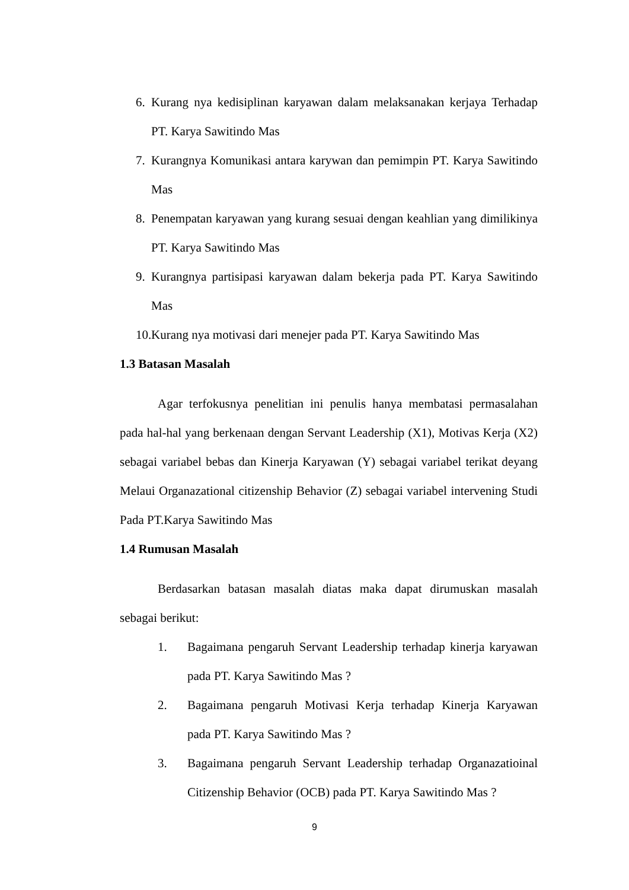6. Kurang nya kedisiplinan karyawan dalam melaksanakan kerjaya Terhadap PT. Karya Sawitindo Mas
7. Kurangnya Komunikasi antara karywan dan pemimpin PT. Karya Sawitindo Mas
8. Penempatan karyawan yang kurang sesuai dengan keahlian yang dimilikinya PT. Karya Sawitindo Mas
9. Kurangnya partisipasi karyawan dalam bekerja pada PT. Karya Sawitindo Mas
10. Kurang nya motivasi dari menejer pada PT. Karya Sawitindo Mas
1.3 Batasan Masalah
Agar terfokusnya penelitian ini penulis hanya membatasi permasalahan pada hal-hal yang berkenaan dengan Servant Leadership (X1), Motivas Kerja (X2) sebagai variabel bebas dan Kinerja Karyawan (Y) sebagai variabel terikat deyang Melaui Organazational citizenship Behavior (Z) sebagai variabel intervening Studi Pada PT.Karya Sawitindo Mas
1.4 Rumusan Masalah
Berdasarkan batasan masalah diatas maka dapat dirumuskan masalah sebagai berikut:
1. Bagaimana pengaruh Servant Leadership terhadap kinerja karyawan pada PT. Karya Sawitindo Mas ?
2. Bagaimana pengaruh Motivasi Kerja terhadap Kinerja Karyawan pada PT. Karya Sawitindo Mas ?
3. Bagaimana pengaruh Servant Leadership terhadap Organazatioinal Citizenship Behavior (OCB) pada PT. Karya Sawitindo Mas ?
9